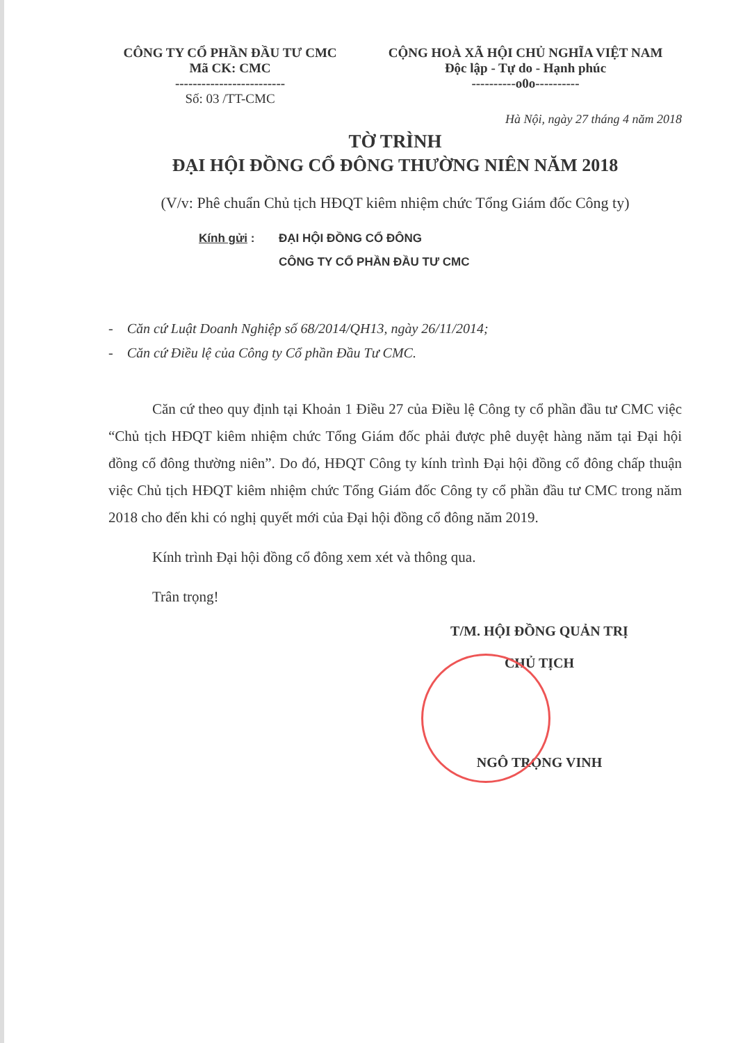CÔNG TY CỔ PHẦN ĐẦU TƯ CMC
Mã CK: CMC
-------------------------
Số: 03 /TT-CMC
CỘNG HOÀ XÃ HỘI CHỦ NGHĨA VIỆT NAM
Độc lập - Tự do - Hạnh phúc
----------o0o----------
Hà Nội, ngày 27 tháng 4 năm 2018
TỜ TRÌNH
ĐẠI HỘI ĐỒNG CỔ ĐÔNG THƯỜNG NIÊN NĂM 2018
(V/v: Phê chuẩn Chủ tịch HĐQT kiêm nhiệm chức Tổng Giám đốc Công ty)
Kính gửi : ĐẠI HỘI ĐỒNG CỔ ĐÔNG
CÔNG TY CỔ PHẦN ĐẦU TƯ CMC
- Căn cứ Luật Doanh Nghiệp số 68/2014/QH13, ngày 26/11/2014;
- Căn cứ Điều lệ của Công ty Cổ phần Đầu Tư CMC.
Căn cứ theo quy định tại Khoản 1 Điều 27 của Điều lệ Công ty cổ phần đầu tư CMC việc “Chủ tịch HĐQT kiêm nhiệm chức Tổng Giám đốc phải được phê duyệt hàng năm tại Đại hội đồng cổ đông thường niên”. Do đó, HĐQT Công ty kính trình Đại hội đồng cổ đông chấp thuận việc Chủ tịch HĐQT kiêm nhiệm chức Tổng Giám đốc Công ty cổ phần đầu tư CMC trong năm 2018 cho đến khi có nghị quyết mới của Đại hội đồng cổ đông năm 2019.
Kính trình Đại hội đồng cổ đông xem xét và thông qua.
Trân trọng!
T/M. HỘI ĐỒNG QUẢN TRỊ
CHỦ TỊCH
NGÔ TRỌNG VINH